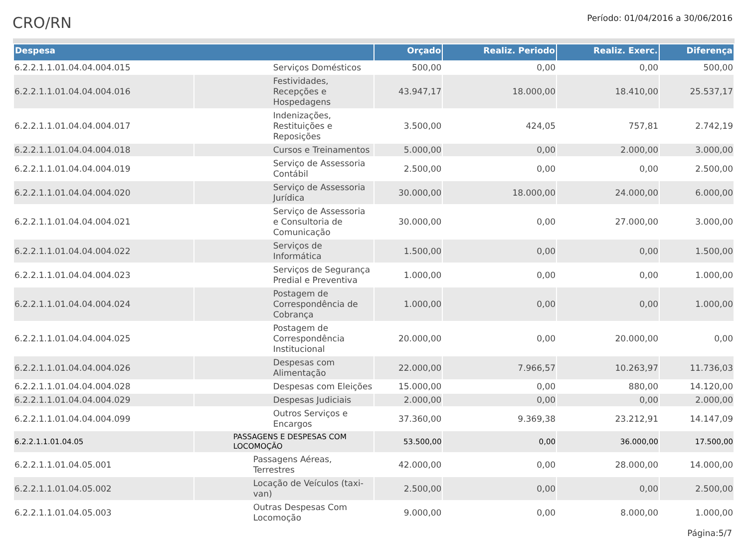CRO/RN
Período: 01/04/2016 a 30/06/2016
| Despesa | | Orçado | Realiz. Periodo | Realiz. Exerc. | Diferença |
| --- | --- | --- | --- | --- | --- |
| 6.2.2.1.1.01.04.04.004.015 | Serviços Domésticos | 500,00 | 0,00 | 0,00 | 500,00 |
| 6.2.2.1.1.01.04.04.004.016 | Festividades, Recepções e Hospedagens | 43.947,17 | 18.000,00 | 18.410,00 | 25.537,17 |
| 6.2.2.1.1.01.04.04.004.017 | Indenizações, Restituições e Reposições | 3.500,00 | 424,05 | 757,81 | 2.742,19 |
| 6.2.2.1.1.01.04.04.004.018 | Cursos e Treinamentos | 5.000,00 | 0,00 | 2.000,00 | 3.000,00 |
| 6.2.2.1.1.01.04.04.004.019 | Serviço de Assessoria Contábil | 2.500,00 | 0,00 | 0,00 | 2.500,00 |
| 6.2.2.1.1.01.04.04.004.020 | Serviço de Assessoria Jurídica | 30.000,00 | 18.000,00 | 24.000,00 | 6.000,00 |
| 6.2.2.1.1.01.04.04.004.021 | Serviço de Assessoria e Consultoria de Comunicação | 30.000,00 | 0,00 | 27.000,00 | 3.000,00 |
| 6.2.2.1.1.01.04.04.004.022 | Serviços de Informática | 1.500,00 | 0,00 | 0,00 | 1.500,00 |
| 6.2.2.1.1.01.04.04.004.023 | Serviços de Segurança Predial e Preventiva | 1.000,00 | 0,00 | 0,00 | 1.000,00 |
| 6.2.2.1.1.01.04.04.004.024 | Postagem de Correspondência de Cobrança | 1.000,00 | 0,00 | 0,00 | 1.000,00 |
| 6.2.2.1.1.01.04.04.004.025 | Postagem de Correspondência Institucional | 20.000,00 | 0,00 | 20.000,00 | 0,00 |
| 6.2.2.1.1.01.04.04.004.026 | Despesas com Alimentação | 22.000,00 | 7.966,57 | 10.263,97 | 11.736,03 |
| 6.2.2.1.1.01.04.04.004.028 | Despesas com Eleições | 15.000,00 | 0,00 | 880,00 | 14.120,00 |
| 6.2.2.1.1.01.04.04.004.029 | Despesas Judiciais | 2.000,00 | 0,00 | 0,00 | 2.000,00 |
| 6.2.2.1.1.01.04.04.004.099 | Outros Serviços e Encargos | 37.360,00 | 9.369,38 | 23.212,91 | 14.147,09 |
| 6.2.2.1.1.01.04.05 | PASSAGENS E DESPESAS COM LOCOMOÇÃO | 53.500,00 | 0,00 | 36.000,00 | 17.500,00 |
| 6.2.2.1.1.01.04.05.001 | Passagens Aéreas, Terrestres | 42.000,00 | 0,00 | 28.000,00 | 14.000,00 |
| 6.2.2.1.1.01.04.05.002 | Locação de Veículos (taxi-van) | 2.500,00 | 0,00 | 0,00 | 2.500,00 |
| 6.2.2.1.1.01.04.05.003 | Outras Despesas Com Locomoção | 9.000,00 | 0,00 | 8.000,00 | 1.000,00 |
Página:5/7